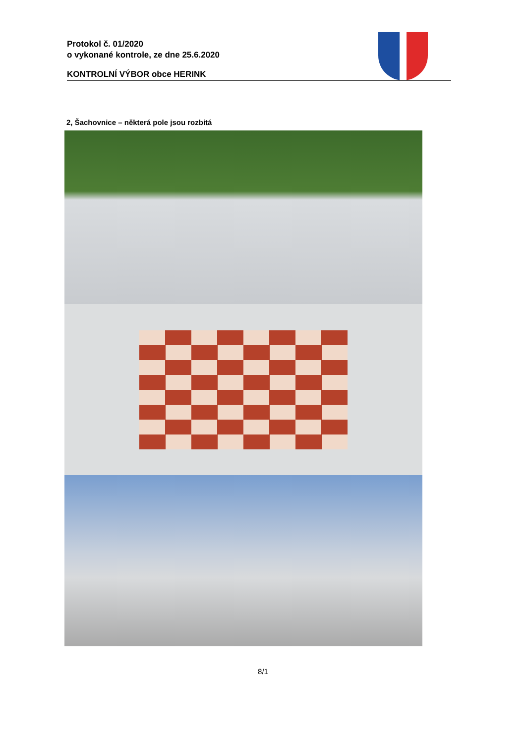Protokol č. 01/2020
o vykonané kontrole, ze dne 25.6.2020
KONTROLNÍ VÝBOR obce HERINK
2, Šachovnice – některá pole jsou rozbitá
8/1